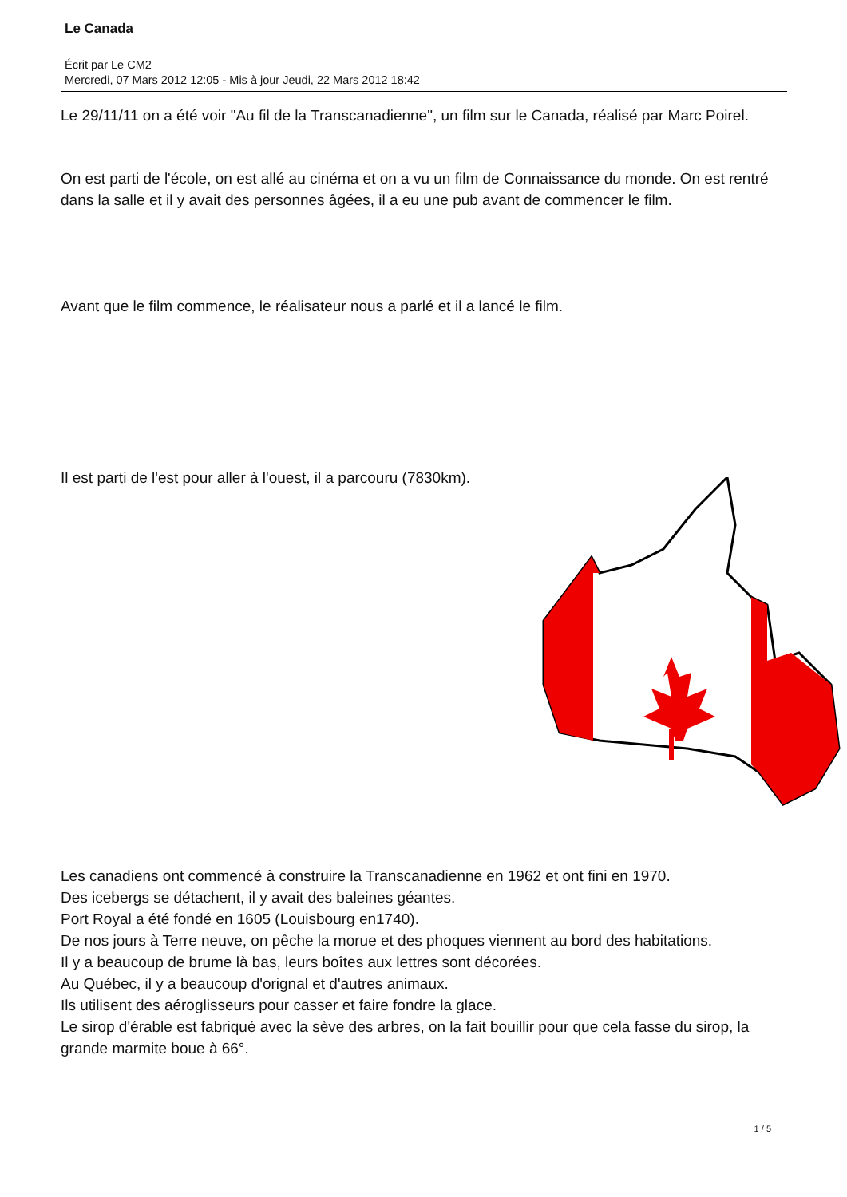Le Canada
Écrit par Le CM2
Mercredi, 07 Mars 2012 12:05 - Mis à jour Jeudi, 22 Mars 2012 18:42
Le 29/11/11 on a été voir "Au fil de la Transcanadienne", un film sur le Canada, réalisé par Marc Poirel.
On est parti de l'école, on est allé au cinéma et on a vu un film de Connaissance du monde. On est rentré dans la salle et il y avait des personnes âgées, il a eu une pub avant de commencer le film.
Avant que le film commence, le réalisateur nous a parlé et il a lancé le film.
Il est parti de l'est pour aller à l'ouest, il a parcouru (7830km).
Les canadiens ont commencé à construire la Transcanadienne en 1962 et ont fini en 1970.
Des icebergs se détachent, il y avait des baleines géantes.
Port Royal a été fondé en 1605 (Louisbourg en1740).
De nos jours à Terre neuve, on pêche la morue et des phoques viennent au bord des habitations.
Il y a beaucoup de brume là bas, leurs boîtes aux lettres sont décorées.
Au Québec, il y a beaucoup d'orignal et d'autres animaux.
Ils utilisent des aéroglisseurs pour casser et faire fondre la glace.
Le sirop d'érable est fabriqué avec la sève des arbres, on la fait bouillir pour que cela fasse du sirop, la grande marmite boue à 66°.
1 / 5